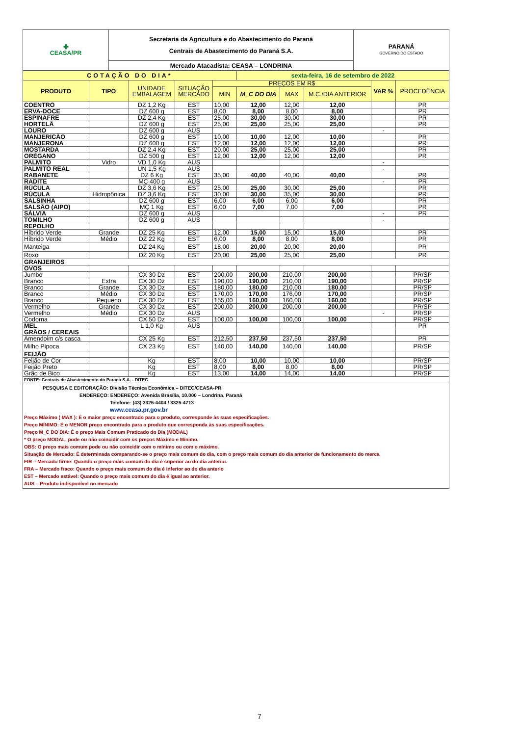| ✚ CEASA/PR | Secretaria da Agricultura e do Abastecimento do Paraná Centrais de Abastecimento do Paraná S.A. | PARANÁ GOVERNO DO ESTADO |
| | Mercado Atacadista: CEASA – LONDRINA | |
| COTAÇÃO DO DIA* | | | | | sexta-feira, 16 de setembro de 2022 | | | | |
| PRODUTO | TIPO | UNIDADE EMBALAGEM | SITUAÇÃO MERCADO | PREÇOS EM R$ | | | | VAR % | PROCEDÊNCIA |
| | | | | MIN | M_C DO DIA | MAX | M.C./DIA ANTERIOR | | |
| COENTRO | | DZ 1,2 Kg | EST | 10,00 | 12,00 | 12,00 | 12,00 | | PR |
| ERVA-DOCE | | DZ 600 g | EST | 8,00 | 8,00 | 8,00 | 8,00 | | PR |
| ESPINAFRE | | DZ 2,4 Kg | EST | 25,00 | 30,00 | 30,00 | 30,00 | | PR |
| HORTELÃ | | DZ 600 g | EST | 25,00 | 25,00 | 25,00 | 25,00 | | PR |
| LOURO | | DZ 600 g | AUS | | | | | - | |
| MANJERICÃO | | DZ 600 g | EST | 10,00 | 10,00 | 12,00 | 10,00 | | PR |
| MANJERONA | | DZ 600 g | EST | 12,00 | 12,00 | 12,00 | 12,00 | | PR |
| MOSTARDA | | DZ 2,4 Kg | EST | 20,00 | 25,00 | 25,00 | 25,00 | | PR |
| ORÉGANO | | DZ 500 g | EST | 12,00 | 12,00 | 12,00 | 12,00 | | PR |
| PALMITO | Vidro | VD 1,0 Kg | AUS | | | | | - | |
| PALMITO REAL | | UN 1,5 Kg | AUS | | | | | - | |
| RABANETE | | DZ 6 Kg | EST | 35,00 | 40,00 | 40,00 | 40,00 | | PR |
| RADITE | | MÇ 400 g | AUS | | | | | - | PR |
| RÚCULA | | DZ 3,6 Kg | EST | 25,00 | 25,00 | 30,00 | 25,00 | | PR |
| RÚCULA | Hidropônica | DZ 3,6 Kg | EST | 30,00 | 30,00 | 35,00 | 30,00 | | PR |
| SALSINHA | | DZ 600 g | EST | 6,00 | 6,00 | 6,00 | 6,00 | | PR |
| SALSÃO (AIPO) | | MÇ 1 Kg | EST | 6,00 | 7,00 | 7,00 | 7,00 | | PR |
| SÁLVIA | | DZ 600 g | AUS | | | | | - | PR |
| TOMILHO | | DZ 600 g | AUS | | | | | - | |
| REPOLHO | | | | | | | | | |
| Híbrido Verde | Grande | DZ 25 Kg | EST | 12,00 | 15,00 | 15,00 | 15,00 | | PR |
| Híbrido Verde | Médio | DZ 22 Kg | EST | 6,00 | 8,00 | 8,00 | 8,00 | | PR |
| Manteiga | | DZ 24 Kg | EST | 18,00 | 20,00 | 20,00 | 20,00 | | PR |
| Roxo | | DZ 20 Kg | EST | 20,00 | 25,00 | 25,00 | 25,00 | | PR |
| GRANJEIROS | | | | | | | | | |
| OVOS | | | | | | | | | |
| Jumbo | | CX 30 Dz | EST | 200,00 | 200,00 | 210,00 | 200,00 | | PR/SP |
| Branco | Extra | CX 30 Dz | EST | 190,00 | 190,00 | 210,00 | 190,00 | | PR/SP |
| Branco | Grande | CX 30 Dz | EST | 180,00 | 180,00 | 210,00 | 180,00 | | PR/SP |
| Branco | Médio | CX 30 Dz | EST | 170,00 | 170,00 | 176,00 | 170,00 | | PR/SP |
| Branco | Pequeno | CX 30 Dz | EST | 155,00 | 160,00 | 160,00 | 160,00 | | PR/SP |
| Vermelho | Grande | CX 30 Dz | EST | 200,00 | 200,00 | 200,00 | 200,00 | | PR/SP |
| Vermelho | Médio | CX 30 Dz | AUS | | | | | - | PR/SP |
| Codorna | | CX 50 Dz | EST | 100,00 | 100,00 | 100,00 | 100,00 | | PR/SP |
| MEL | | L 1,0 Kg | AUS | | | | | | PR |
| GRÃOS / CEREAIS | | | | | | | | | |
| Amendoim c/s casca | | CX 25 Kg | EST | 212,50 | 237,50 | 237,50 | 237,50 | | PR |
| Milho Pipoca | | CX 23 Kg | EST | 140,00 | 140,00 | 140,00 | 140,00 | | PR/SP |
| FEIJÃO | | | | | | | | | |
| Feijão de Cor | | Kg | EST | 8,00 | 10,00 | 10,00 | 10,00 | | PR/SP |
| Feijão Preto | | Kg | EST | 8,00 | 8,00 | 8,00 | 8,00 | | PR/SP |
| Grão de Bico | | Kg | EST | 13,00 | 14,00 | 14,00 | 14,00 | | PR/SP |
| FONTE: Centrais de Abastecimento do Paraná S.A. - DITEC | | | | | | | | | |
PESQUISA E EDITORAÇÃO: Divisão Técnica Econômica – DITEC/CEASA-PR
ENDEREÇO: ENDEREÇO: Avenida Brasília, 10.000 – Londrina, Paraná
Telefone: (43) 3325-4404 / 3325-4713
www.ceasa.pr.gov.br
Preço Máximo ( MAX ): É o maior preço encontrado para o produto, corresponde às suas especificações.
Preço MÍNIMO: É o MENOR preço encontrado para o produto que corresponda às suas especificações.
Preço M_C DO DIA: É o preço Mais Comum Praticado do Dia (MODAL)
* O preço MODAL, pode ou não coincidir com os preços Máximo e Mínimo.
OBS: O preço mais comum pode ou não coincidir com o mínimo ou com o máximo.
Situação de Mercado: É determinada comparando-se o preço mais comum do dia, com o preço mais comum do dia anterior de funcionamento do merca
FIR – Mercado firme: Quando o preço mais comum do dia é superior ao do dia anterior.
FRA – Mercado fraco: Quando o preço mais comum do dia é inferior ao do dia anterio
EST – Mercado estável: Quando o preço mais comum do dia é igual ao anterior.
AUS – Produto indisponível no mercado
7